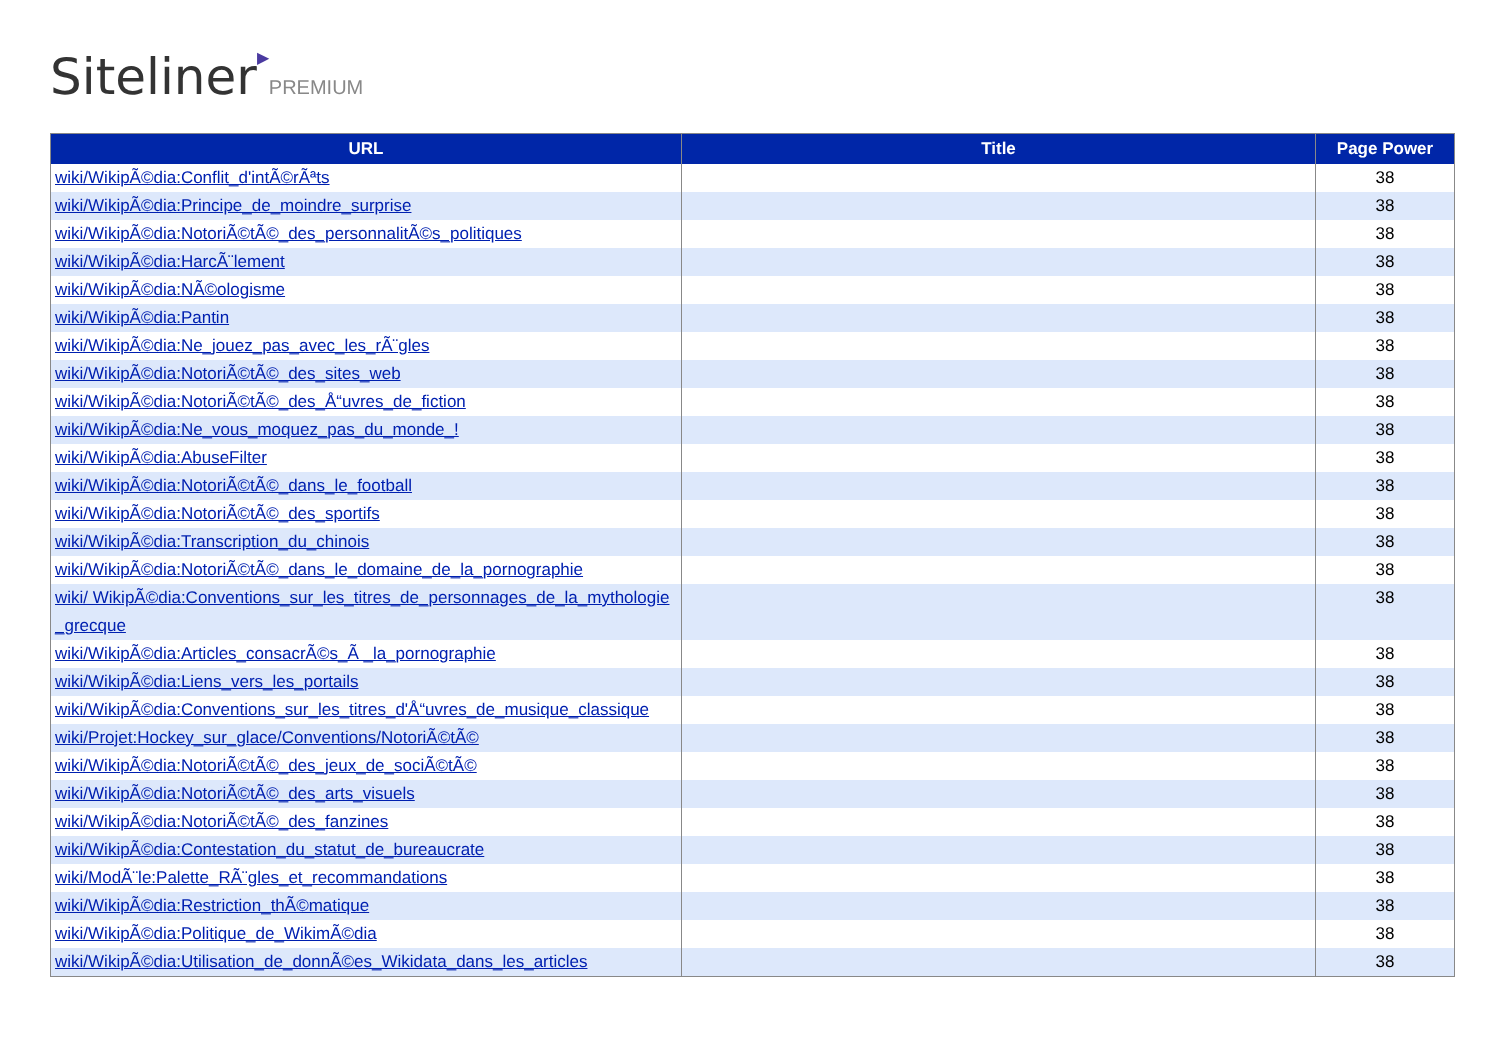Siteliner▶PREMIUM
| URL | Title | Page Power |
| --- | --- | --- |
| wiki/WikipÃ©dia:Conflit_d'intÃ©rÃªts | | 38 |
| wiki/WikipÃ©dia:Principe_de_moindre_surprise | | 38 |
| wiki/WikipÃ©dia:NotoriÃ©tÃ©_des_personnalitÃ©s_politiques | | 38 |
| wiki/WikipÃ©dia:HarcÃ¨lement | | 38 |
| wiki/WikipÃ©dia:NÃ©ologisme | | 38 |
| wiki/WikipÃ©dia:Pantin | | 38 |
| wiki/WikipÃ©dia:Ne_jouez_pas_avec_les_rÃ¨gles | | 38 |
| wiki/WikipÃ©dia:NotoriÃ©tÃ©_des_sites_web | | 38 |
| wiki/WikipÃ©dia:NotoriÃ©tÃ©_des_Å“uvres_de_fiction | | 38 |
| wiki/WikipÃ©dia:Ne_vous_moquez_pas_du_monde_! | | 38 |
| wiki/WikipÃ©dia:AbuseFilter | | 38 |
| wiki/WikipÃ©dia:NotoriÃ©tÃ©_dans_le_football | | 38 |
| wiki/WikipÃ©dia:NotoriÃ©tÃ©_des_sportifs | | 38 |
| wiki/WikipÃ©dia:Transcription_du_chinois | | 38 |
| wiki/WikipÃ©dia:NotoriÃ©tÃ©_dans_le_domaine_de_la_pornographie | | 38 |
| wiki/ WikipÃ©dia:Conventions_sur_les_titres_de_personnages_de_la_mythologie_grecque | | 38 |
| wiki/WikipÃ©dia:Articles_consacrÃ©s_Ã _la_pornographie | | 38 |
| wiki/WikipÃ©dia:Liens_vers_les_portails | | 38 |
| wiki/WikipÃ©dia:Conventions_sur_les_titres_d'Å“uvres_de_musique_classique | | 38 |
| wiki/Projet:Hockey_sur_glace/Conventions/NotoriÃ©tÃ© | | 38 |
| wiki/WikipÃ©dia:NotoriÃ©tÃ©_des_jeux_de_sociÃ©tÃ© | | 38 |
| wiki/WikipÃ©dia:NotoriÃ©tÃ©_des_arts_visuels | | 38 |
| wiki/WikipÃ©dia:NotoriÃ©tÃ©_des_fanzines | | 38 |
| wiki/WikipÃ©dia:Contestation_du_statut_de_bureaucrate | | 38 |
| wiki/ModÃ¨le:Palette_RÃ¨gles_et_recommandations | | 38 |
| wiki/WikipÃ©dia:Restriction_thÃ©matique | | 38 |
| wiki/WikipÃ©dia:Politique_de_WikimÃ©dia | | 38 |
| wiki/WikipÃ©dia:Utilisation_de_donnÃ©es_Wikidata_dans_les_articles | | 38 |